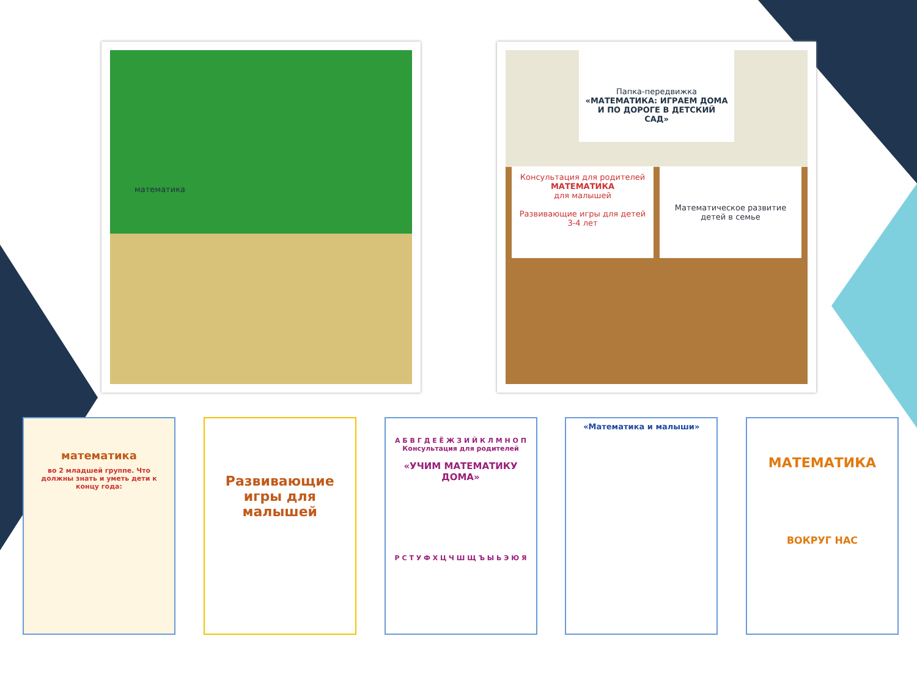математика
Папка-передвижка
«МАТЕМАТИКА: ИГРАЕМ ДОМА И ПО ДОРОГЕ В ДЕТСКИЙ САД»
Консультация для родителей
МАТЕМАТИКА
для малышей
Развивающие игры для детей 3-4 лет
Математическое развитие детей в семье
математика
во 2 младшей группе. Что должны знать и уметь дети к концу года:
Развивающие игры для малышей
А Б В Г Д Е Ё Ж З И Й К Л М Н О П
Консультация для родителей
«УЧИМ МАТЕМАТИКУ ДОМА»
Р С Т У Ф Х Ц Ч Ш Щ Ъ Ы Ь Э Ю Я
«Математика и малыши»
МАТЕМАТИКА
ВОКРУГ НАС